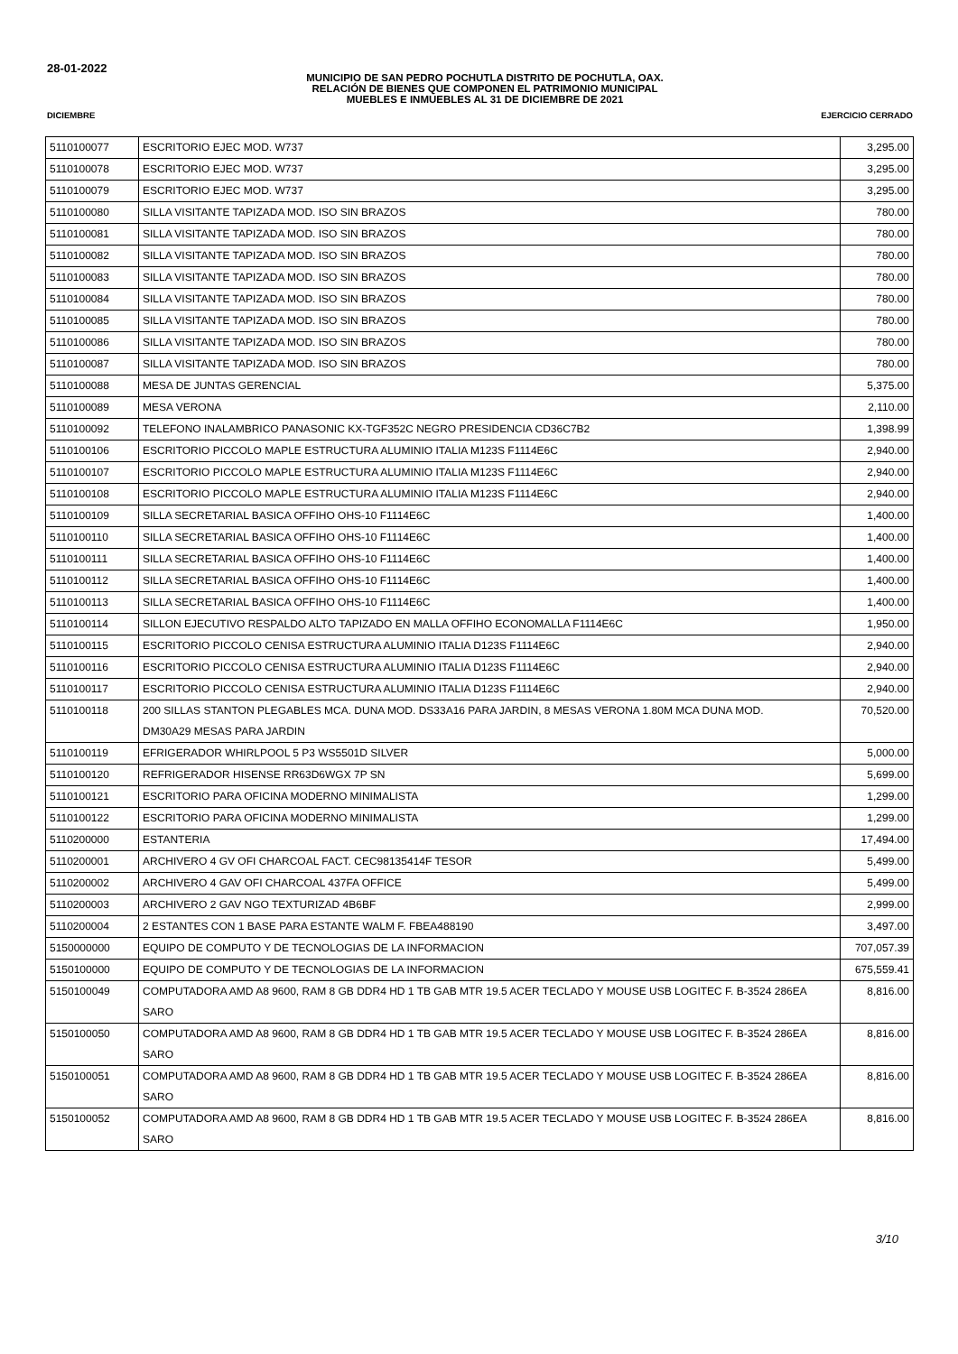28-01-2022
MUNICIPIO DE SAN PEDRO POCHUTLA DISTRITO DE POCHUTLA, OAX.
RELACIÓN DE BIENES QUE COMPONEN EL PATRIMONIO MUNICIPAL
MUEBLES E INMUEBLES AL 31 DE DICIEMBRE DE 2021
DICIEMBRE EJERCICIO CERRADO
| 5110100077 | ESCRITORIO EJEC MOD. W737 | 3,295.00 |
| 5110100078 | ESCRITORIO EJEC MOD. W737 | 3,295.00 |
| 5110100079 | ESCRITORIO EJEC MOD. W737 | 3,295.00 |
| 5110100080 | SILLA VISITANTE TAPIZADA MOD. ISO SIN BRAZOS | 780.00 |
| 5110100081 | SILLA VISITANTE TAPIZADA MOD. ISO SIN BRAZOS | 780.00 |
| 5110100082 | SILLA VISITANTE TAPIZADA MOD. ISO SIN BRAZOS | 780.00 |
| 5110100083 | SILLA VISITANTE TAPIZADA MOD. ISO SIN BRAZOS | 780.00 |
| 5110100084 | SILLA VISITANTE TAPIZADA MOD. ISO SIN BRAZOS | 780.00 |
| 5110100085 | SILLA VISITANTE TAPIZADA MOD. ISO SIN BRAZOS | 780.00 |
| 5110100086 | SILLA VISITANTE TAPIZADA MOD. ISO SIN BRAZOS | 780.00 |
| 5110100087 | SILLA VISITANTE TAPIZADA MOD. ISO SIN BRAZOS | 780.00 |
| 5110100088 | MESA DE JUNTAS GERENCIAL | 5,375.00 |
| 5110100089 | MESA VERONA | 2,110.00 |
| 5110100092 | TELEFONO INALAMBRICO PANASONIC KX-TGF352C NEGRO PRESIDENCIA CD36C7B2 | 1,398.99 |
| 5110100106 | ESCRITORIO PICCOLO MAPLE ESTRUCTURA ALUMINIO ITALIA M123S F1114E6C | 2,940.00 |
| 5110100107 | ESCRITORIO PICCOLO MAPLE ESTRUCTURA ALUMINIO ITALIA M123S F1114E6C | 2,940.00 |
| 5110100108 | ESCRITORIO PICCOLO MAPLE ESTRUCTURA ALUMINIO ITALIA M123S F1114E6C | 2,940.00 |
| 5110100109 | SILLA SECRETARIAL BASICA OFFIHO OHS-10 F1114E6C | 1,400.00 |
| 5110100110 | SILLA SECRETARIAL BASICA OFFIHO OHS-10 F1114E6C | 1,400.00 |
| 5110100111 | SILLA SECRETARIAL BASICA OFFIHO OHS-10 F1114E6C | 1,400.00 |
| 5110100112 | SILLA SECRETARIAL BASICA OFFIHO OHS-10 F1114E6C | 1,400.00 |
| 5110100113 | SILLA SECRETARIAL BASICA OFFIHO OHS-10 F1114E6C | 1,400.00 |
| 5110100114 | SILLON EJECUTIVO RESPALDO ALTO TAPIZADO EN MALLA OFFIHO ECONOMALLA F1114E6C | 1,950.00 |
| 5110100115 | ESCRITORIO PICCOLO CENISA ESTRUCTURA ALUMINIO ITALIA D123S F1114E6C | 2,940.00 |
| 5110100116 | ESCRITORIO PICCOLO CENISA ESTRUCTURA ALUMINIO ITALIA D123S F1114E6C | 2,940.00 |
| 5110100117 | ESCRITORIO PICCOLO CENISA ESTRUCTURA ALUMINIO ITALIA D123S F1114E6C | 2,940.00 |
| 5110100118 | 200 SILLAS STANTON PLEGABLES MCA. DUNA MOD. DS33A16 PARA JARDIN, 8 MESAS VERONA 1.80M MCA DUNA MOD. DM30A29 MESAS PARA JARDIN | 70,520.00 |
| 5110100119 | EFRIGERADOR WHIRLPOOL 5 P3 WS5501D SILVER | 5,000.00 |
| 5110100120 | REFRIGERADOR HISENSE RR63D6WGX 7P SN | 5,699.00 |
| 5110100121 | ESCRITORIO PARA OFICINA MODERNO MINIMALISTA | 1,299.00 |
| 5110100122 | ESCRITORIO PARA OFICINA MODERNO MINIMALISTA | 1,299.00 |
| 5110200000 | ESTANTERIA | 17,494.00 |
| 5110200001 | ARCHIVERO 4 GV OFI CHARCOAL FACT. CEC98135414F TESOR | 5,499.00 |
| 5110200002 | ARCHIVERO 4 GAV OFI CHARCOAL 437FA OFFICE | 5,499.00 |
| 5110200003 | ARCHIVERO 2 GAV NGO TEXTURIZAD 4B6BF | 2,999.00 |
| 5110200004 | 2 ESTANTES CON 1 BASE PARA ESTANTE WALM F. FBEA488190 | 3,497.00 |
| 5150000000 | EQUIPO DE COMPUTO Y DE TECNOLOGIAS DE LA INFORMACION | 707,057.39 |
| 5150100000 | EQUIPO DE COMPUTO Y DE TECNOLOGIAS DE LA INFORMACION | 675,559.41 |
| 5150100049 | COMPUTADORA AMD A8 9600, RAM 8 GB DDR4 HD 1 TB GAB MTR 19.5 ACER TECLADO Y MOUSE USB LOGITEC F. B-3524 286EA SARO | 8,816.00 |
| 5150100050 | COMPUTADORA AMD A8 9600, RAM 8 GB DDR4 HD 1 TB GAB MTR 19.5 ACER TECLADO Y MOUSE USB LOGITEC F. B-3524 286EA SARO | 8,816.00 |
| 5150100051 | COMPUTADORA AMD A8 9600, RAM 8 GB DDR4 HD 1 TB GAB MTR 19.5 ACER TECLADO Y MOUSE USB LOGITEC F. B-3524 286EA SARO | 8,816.00 |
| 5150100052 | COMPUTADORA AMD A8 9600, RAM 8 GB DDR4 HD 1 TB GAB MTR 19.5 ACER TECLADO Y MOUSE USB LOGITEC F. B-3524 286EA SARO | 8,816.00 |
3/10